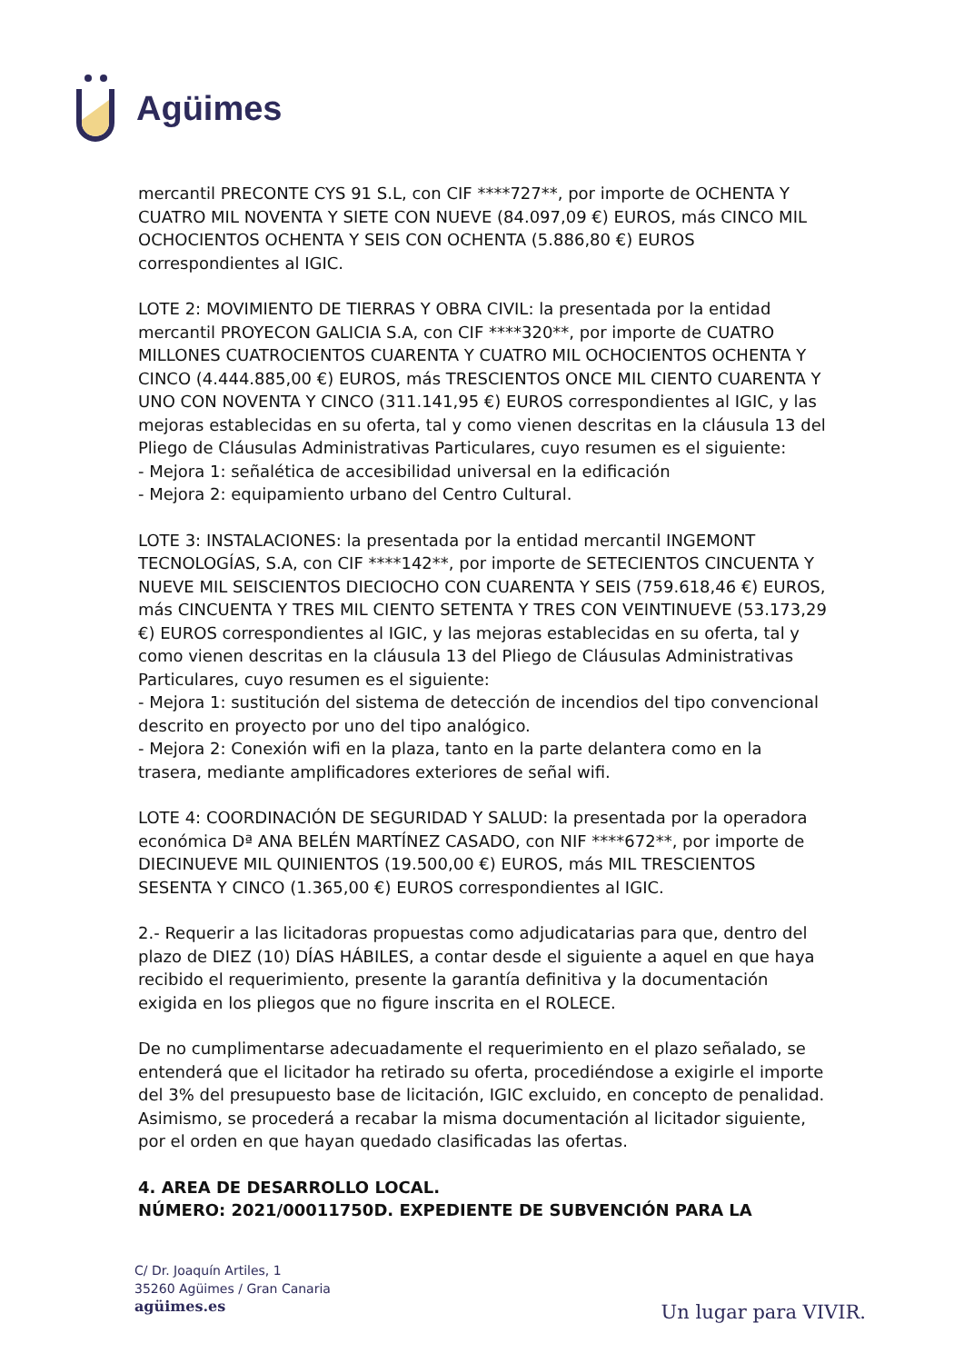Agüimes
mercantil PRECONTE CYS 91 S.L, con CIF ****727**, por importe de OCHENTA Y CUATRO MIL NOVENTA Y SIETE CON NUEVE (84.097,09 €) EUROS, más CINCO MIL OCHOCIENTOS OCHENTA Y SEIS CON OCHENTA (5.886,80 €) EUROS correspondientes al IGIC.
LOTE 2: MOVIMIENTO DE TIERRAS Y OBRA CIVIL: la presentada por la entidad mercantil PROYECON GALICIA S.A, con CIF ****320**, por importe de CUATRO MILLONES CUATROCIENTOS CUARENTA Y CUATRO MIL OCHOCIENTOS OCHENTA Y CINCO (4.444.885,00 €) EUROS, más TRESCIENTOS ONCE MIL CIENTO CUARENTA Y UNO CON NOVENTA Y CINCO (311.141,95 €) EUROS correspondientes al IGIC, y las mejoras establecidas en su oferta, tal y como vienen descritas en la cláusula 13 del Pliego de Cláusulas Administrativas Particulares, cuyo resumen es el siguiente:
- Mejora 1: señalética de accesibilidad universal en la edificación
- Mejora 2: equipamiento urbano del Centro Cultural.
LOTE 3: INSTALACIONES: la presentada por la entidad mercantil INGEMONT TECNOLOGÍAS, S.A, con CIF ****142**, por importe de SETECIENTOS CINCUENTA Y NUEVE MIL SEISCIENTOS DIECIOCHO CON CUARENTA Y SEIS (759.618,46 €) EUROS, más CINCUENTA Y TRES MIL CIENTO SETENTA Y TRES CON VEINTINUEVE (53.173,29 €) EUROS correspondientes al IGIC, y las mejoras establecidas en su oferta, tal y como vienen descritas en la cláusula 13 del Pliego de Cláusulas Administrativas Particulares, cuyo resumen es el siguiente:
- Mejora 1: sustitución del sistema de detección de incendios del tipo convencional descrito en proyecto por uno del tipo analógico.
- Mejora 2: Conexión wifi en la plaza, tanto en la parte delantera como en la trasera, mediante amplificadores exteriores de señal wifi.
LOTE 4: COORDINACIÓN DE SEGURIDAD Y SALUD: la presentada por la operadora económica Dª ANA BELÉN MARTÍNEZ CASADO, con NIF ****672**, por importe de DIECINUEVE MIL QUINIENTOS (19.500,00 €) EUROS, más MIL TRESCIENTOS SESENTA Y CINCO (1.365,00 €) EUROS correspondientes al IGIC.
2.- Requerir a las licitadoras propuestas como adjudicatarias para que, dentro del plazo de DIEZ (10) DÍAS HÁBILES, a contar desde el siguiente a aquel en que haya recibido el requerimiento, presente la garantía definitiva y la documentación exigida en los pliegos que no figure inscrita en el ROLECE.
De no cumplimentarse adecuadamente el requerimiento en el plazo señalado, se entenderá que el licitador ha retirado su oferta, procediéndose a exigirle el importe del 3% del presupuesto base de licitación, IGIC excluido, en concepto de penalidad. Asimismo, se procederá a recabar la misma documentación al licitador siguiente, por el orden en que hayan quedado clasificadas las ofertas.
4. AREA DE DESARROLLO LOCAL.
NÚMERO: 2021/00011750D. EXPEDIENTE DE SUBVENCIÓN PARA LA
C/ Dr. Joaquín Artiles, 1
35260 Agüimes / Gran Canaria
agüimes.es
Un lugar para VIVIR.